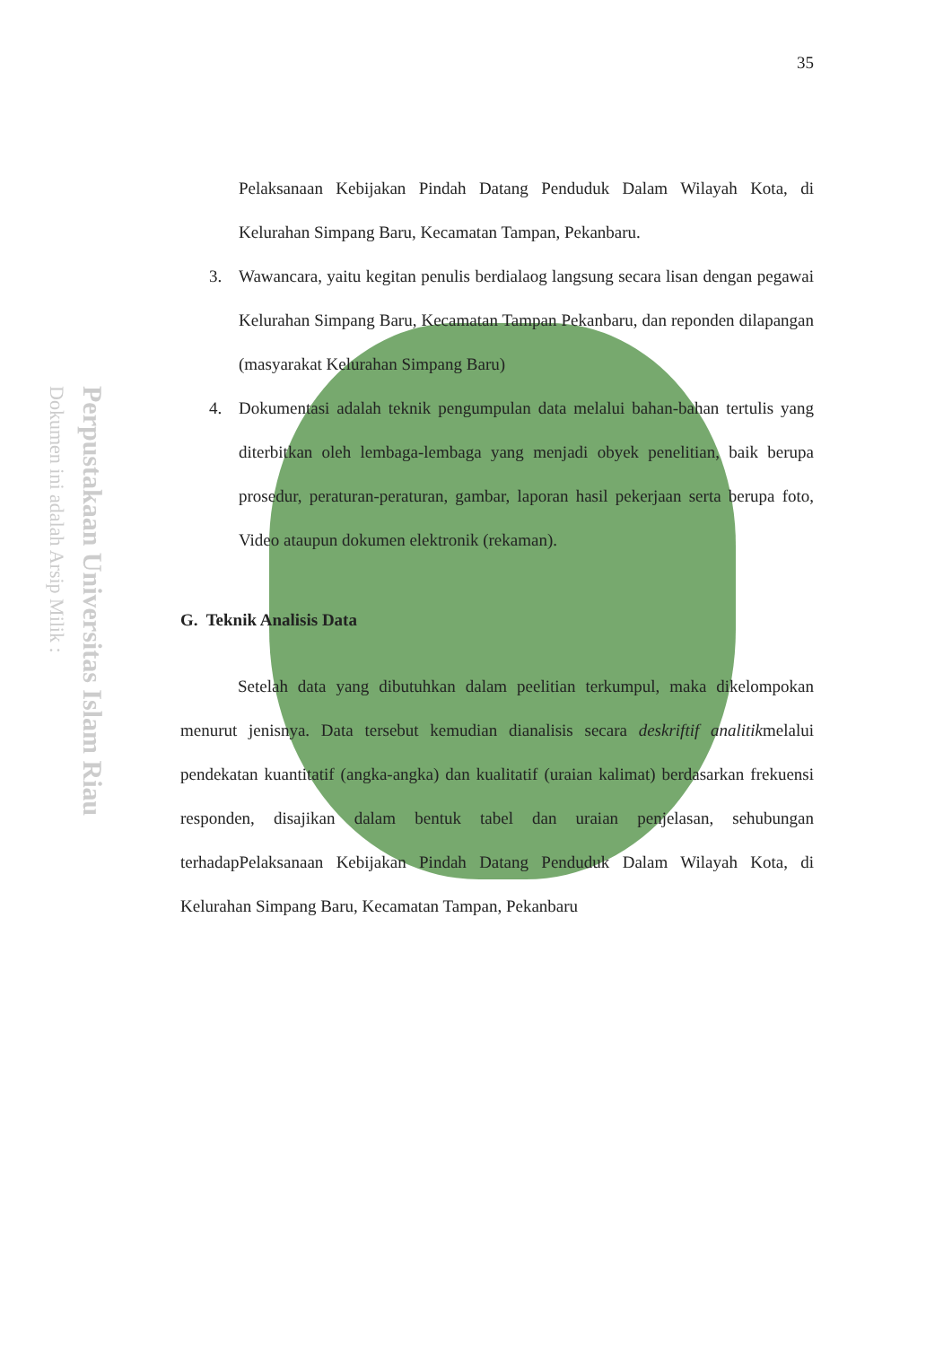Perpustakaan Universitas Islam Riau
Dokumen ini adalah Arsip Milik :
35
Pelaksanaan Kebijakan Pindah Datang Penduduk Dalam Wilayah Kota, di Kelurahan Simpang Baru, Kecamatan Tampan, Pekanbaru.
3. Wawancara, yaitu kegitan penulis berdialaog langsung secara lisan dengan pegawai Kelurahan Simpang Baru, Kecamatan Tampan Pekanbaru, dan reponden dilapangan (masyarakat Kelurahan Simpang Baru)
4. Dokumentasi adalah teknik pengumpulan data melalui bahan-bahan tertulis yang diterbitkan oleh lembaga-lembaga yang menjadi obyek penelitian, baik berupa prosedur, peraturan-peraturan, gambar, laporan hasil pekerjaan serta berupa foto, Video ataupun dokumen elektronik (rekaman).
G. Teknik Analisis Data
Setelah data yang dibutuhkan dalam peelitian terkumpul, maka dikelompokan menurut jenisnya. Data tersebut kemudian dianalisis secara deskriftif analitikmelalui pendekatan kuantitatif (angka-angka) dan kualitatif (uraian kalimat) berdasarkan frekuensi responden, disajikan dalam bentuk tabel dan uraian penjelasan, sehubungan terhadapPelaksanaan Kebijakan Pindah Datang Penduduk Dalam Wilayah Kota, di Kelurahan Simpang Baru, Kecamatan Tampan, Pekanbaru